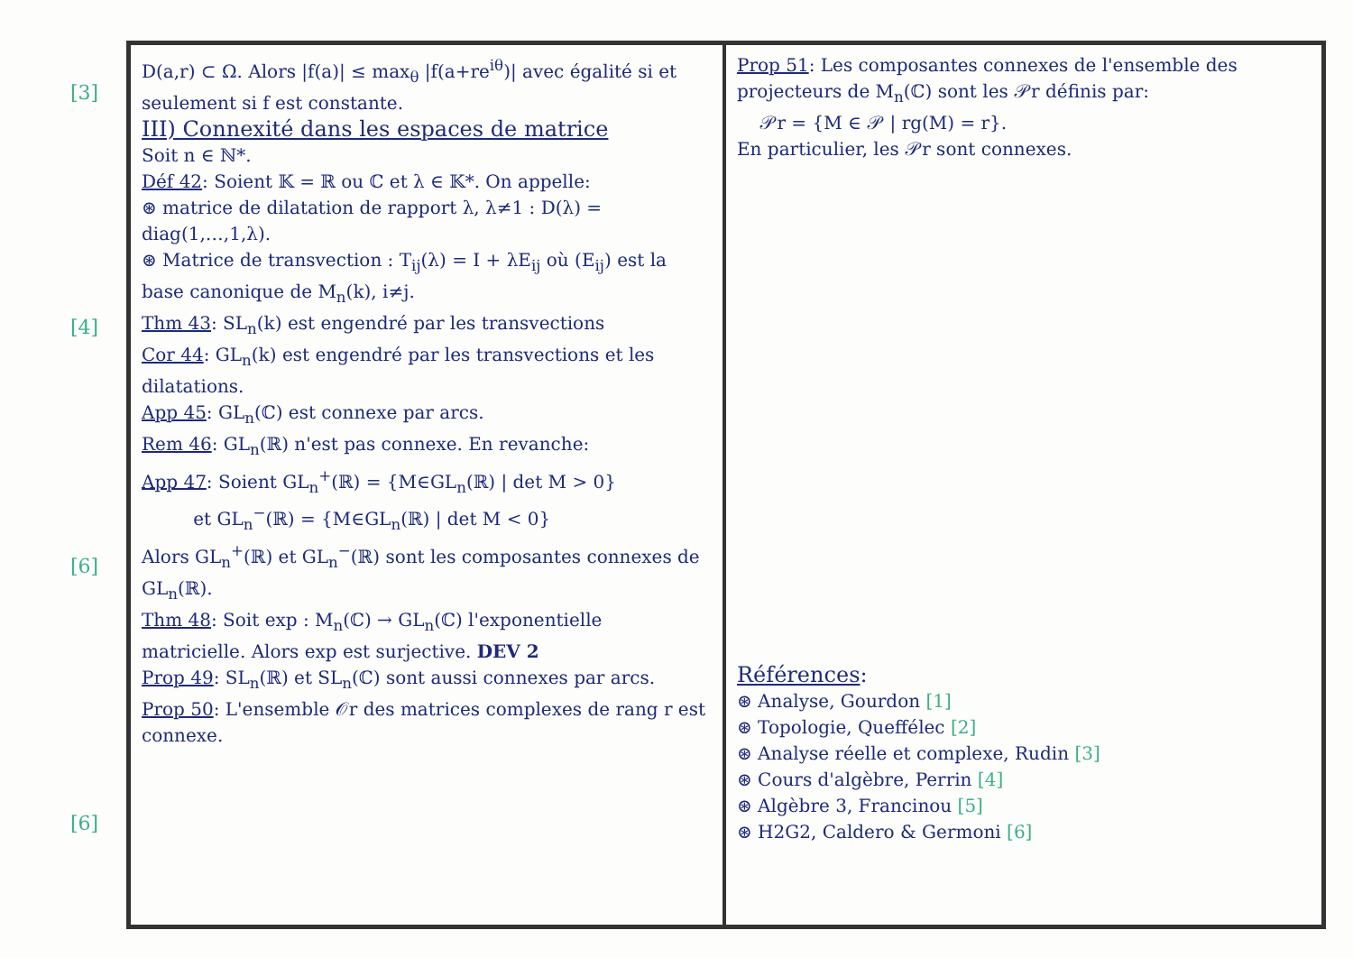[3]
[4]
[6]
[6]
D(a,r) ⊂ Ω. Alors |f(a)| ≤ max<sub>θ</sub> |f(a+re<sup>iθ</sup>)| avec égalité si et seulement si f est constante.
III) Connexité dans les espaces de matrice
Soit n ∈ ℕ*.
Déf 42: Soient 𝕂 = ℝ ou ℂ et λ ∈ 𝕂*. On appelle:
⊛ matrice de dilatation de rapport λ, λ≠1 : D(λ) = diag(1,…,1,λ).
⊛ Matrice de transvection : T<sub>ij</sub>(λ) = I + λE<sub>ij</sub> où (E<sub>ij</sub>) est la base canonique de M<sub>n</sub>(k), i≠j.
Thm 43: SL<sub>n</sub>(k) est engendré par les transvections
Cor 44: GL<sub>n</sub>(k) est engendré par les transvections et les dilatations.
App 45: GL<sub>n</sub>(ℂ) est connexe par arcs.
Rem 46: GL<sub>n</sub>(ℝ) n'est pas connexe. En revanche:
App 47: Soient GL<sub>n</sub><sup>+</sup>(ℝ) = {M∈GL<sub>n</sub>(ℝ) | det M > 0}
et GL<sub>n</sub><sup>−</sup>(ℝ) = {M∈GL<sub>n</sub>(ℝ) | det M < 0}
Alors GL<sub>n</sub><sup>+</sup>(ℝ) et GL<sub>n</sub><sup>−</sup>(ℝ) sont les composantes connexes de GL<sub>n</sub>(ℝ).
Thm 48: Soit exp : M<sub>n</sub>(ℂ) → GL<sub>n</sub>(ℂ) l'exponentielle matricielle. Alors exp est surjective. DEV 2
Prop 49: SL<sub>n</sub>(ℝ) et SL<sub>n</sub>(ℂ) sont aussi connexes par arcs.
Prop 50: L'ensemble 𝒪r des matrices complexes de rang r est connexe.
Prop 51: Les composantes connexes de l'ensemble des projecteurs de M<sub>n</sub>(ℂ) sont les 𝒫r définis par:
𝒫r = {M ∈ 𝒫 | rg(M) = r}.
En particulier, les 𝒫r sont connexes.
Références:
⊛ Analyse, Gourdon [1]
⊛ Topologie, Queffélec [2]
⊛ Analyse réelle et complexe, Rudin [3]
⊛ Cours d'algèbre, Perrin [4]
⊛ Algèbre 3, Francinou [5]
⊛ H2G2, Caldero & Germoni [6]